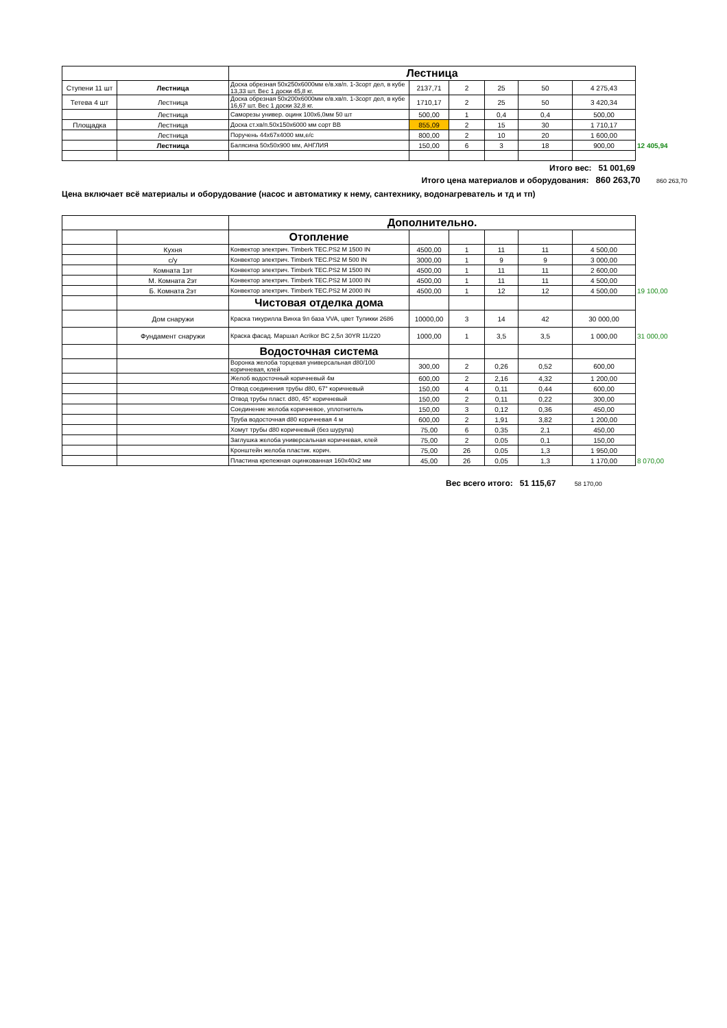| | | Лестница | | | | | | |
| Ступени 11 шт | Лестница | Доска обрезная 50x250x6000мм е/в.хв/п. 1-3сорт дел, в кубе 13,33 шт. Вес 1 доски 45,8 кг. | 2137,71 | 2 | 25 | 50 | 4 275,43 | |
| Тетева 4 шт | Лестница | Доска обрезная 50x200x6000мм е/в.хв/п. 1-3сорт дел, в кубе 16,67 шт. Вес 1 доски 32,8 кг. | 1710,17 | 2 | 25 | 50 | 3 420,34 | |
| | Лестница | Саморезы универ. оцинк 100х6,0мм 50 шт | 500,00 | 1 | 0,4 | 0,4 | 500,00 | |
| Площадка | Лестница | Доска ст.хв/п.50х150х6000 мм сорт ВВ | 855,09 | 2 | 15 | 30 | 1 710,17 | |
| | Лестница | Поручень 44х67х4000 мм,е/с | 800,00 | 2 | 10 | 20 | 1 600,00 | |
| | Лестница | Балясина 50х50х900 мм, АНГЛИЯ | 150,00 | 6 | 3 | 18 | 900,00 | 12 405,94 |
Итого вес: 51 001,69
Итого цена материалов и оборудования: 860 263,70 860 263,70
Цена включает всё материалы и оборудование (насос и автоматику к нему, сантехнику, водонагреватель и тд и тп)
| | | Дополнительно. | | | | | | |
| | | Отопление | | | | | | |
| | Кухня | Конвектор электрич. Timberk TEC.PS2 M 1500 IN | 4500,00 | 1 | 11 | 11 | 4 500,00 | |
| | с/у | Конвектор электрич. Timberk TEC.PS2 M 500 IN | 3000,00 | 1 | 9 | 9 | 3 000,00 | |
| | Комната 1эт | Конвектор электрич. Timberk TEC.PS2 M 1500 IN | 4500,00 | 1 | 11 | 11 | 2 600,00 | |
| | М. Комната 2эт | Конвектор электрич. Timberk TEC.PS2 M 1000 IN | 4500,00 | 1 | 11 | 11 | 4 500,00 | |
| | Б. Комната 2эт | Конвектор электрич. Timberk TEC.PS2 M 2000 IN | 4500,00 | 1 | 12 | 12 | 4 500,00 | 19 100,00 |
| | | Чистовая отделка дома | | | | | | |
| | Дом снаружи | Краска тикурилла Винха 9л база VVA, цвет Туликки 2686 | 10000,00 | 3 | 14 | 42 | 30 000,00 | |
| | Фундамент снаружи | Краска фасад. Маршал Acrikor BC 2,5л 30YR 11/220 | 1000,00 | 1 | 3,5 | 3,5 | 1 000,00 | 31 000,00 |
| | | Водосточная система | | | | | | |
| | | Воронка желоба торцевая универсальная d80/100 коричневая, клей | 300,00 | 2 | 0,26 | 0,52 | 600,00 | |
| | | Желоб водосточный коричневый 4м | 600,00 | 2 | 2,16 | 4,32 | 1 200,00 | |
| | | Отвод соединения трубы d80, 67° коричневый | 150,00 | 4 | 0,11 | 0,44 | 600,00 | |
| | | Отвод трубы пласт. d80, 45° коричневый | 150,00 | 2 | 0,11 | 0,22 | 300,00 | |
| | | Соединение желоба коричневое, уплотнитель | 150,00 | 3 | 0,12 | 0,36 | 450,00 | |
| | | Труба водосточная d80 коричневая 4 м | 600,00 | 2 | 1,91 | 3,82 | 1 200,00 | |
| | | Хомут трубы d80 коричневый (без шурупа) | 75,00 | 6 | 0,35 | 2,1 | 450,00 | |
| | | Заглушка желоба универсальная коричневая, клей | 75,00 | 2 | 0,05 | 0,1 | 150,00 | |
| | | Кронштейн желоба пластик. корич. | 75,00 | 26 | 0,05 | 1,3 | 1 950,00 | |
| | | Пластина крепежная оцинкованная 160х40х2 мм | 45,00 | 26 | 0,05 | 1,3 | 1 170,00 | 8 070,00 |
Вес всего итого: 51 115,67 58 170,00